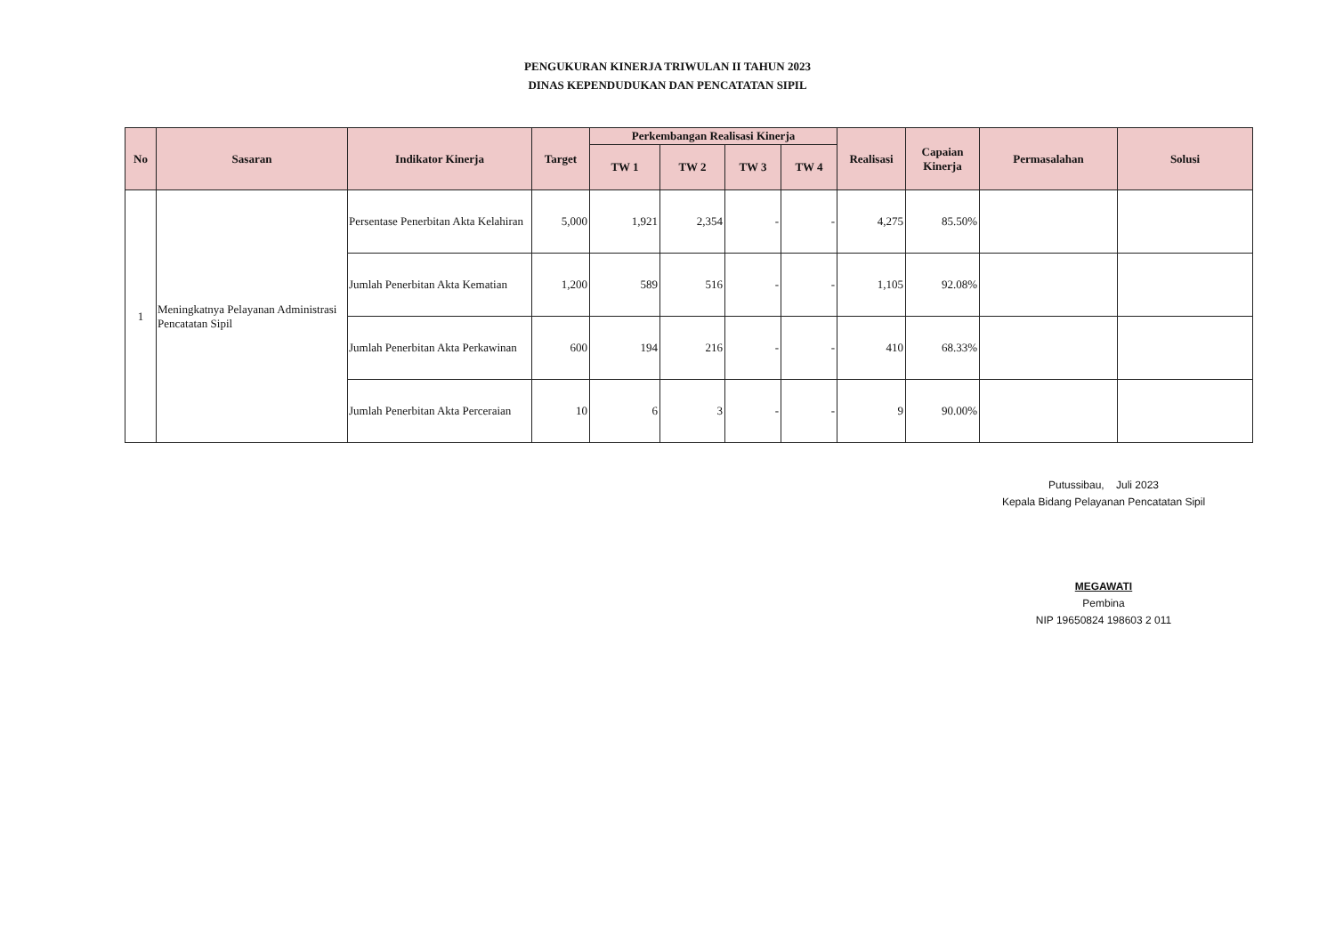PENGUKURAN KINERJA TRIWULAN II TAHUN 2023
DINAS KEPENDUDUKAN DAN PENCATATAN SIPIL
| No | Sasaran | Indikator Kinerja | Target | Perkembangan Realisasi Kinerja | | | | Realisasi | Capaian Kinerja | Permasalahan | Solusi |
| --- | --- | --- | --- | --- | --- | --- | --- | --- | --- | --- | --- |
| | | | | TW 1 | TW 2 | TW 3 | TW 4 | | | | |
| 1 | Meningkatnya Pelayanan Administrasi Pencatatan Sipil | Persentase Penerbitan Akta Kelahiran | 5,000 | 1,921 | 2,354 | - | - | 4,275 | 85.50% | | |
| | | Jumlah Penerbitan Akta Kematian | 1,200 | 589 | 516 | - | - | 1,105 | 92.08% | | |
| | | Jumlah Penerbitan Akta Perkawinan | 600 | 194 | 216 | - | - | 410 | 68.33% | | |
| | | Jumlah Penerbitan Akta Perceraian | 10 | 6 | 3 | - | - | 9 | 90.00% | | |
Putussibau, Juli 2023
Kepala Bidang Pelayanan Pencatatan Sipil
MEGAWATI
Pembina
NIP 19650824 198603 2 011